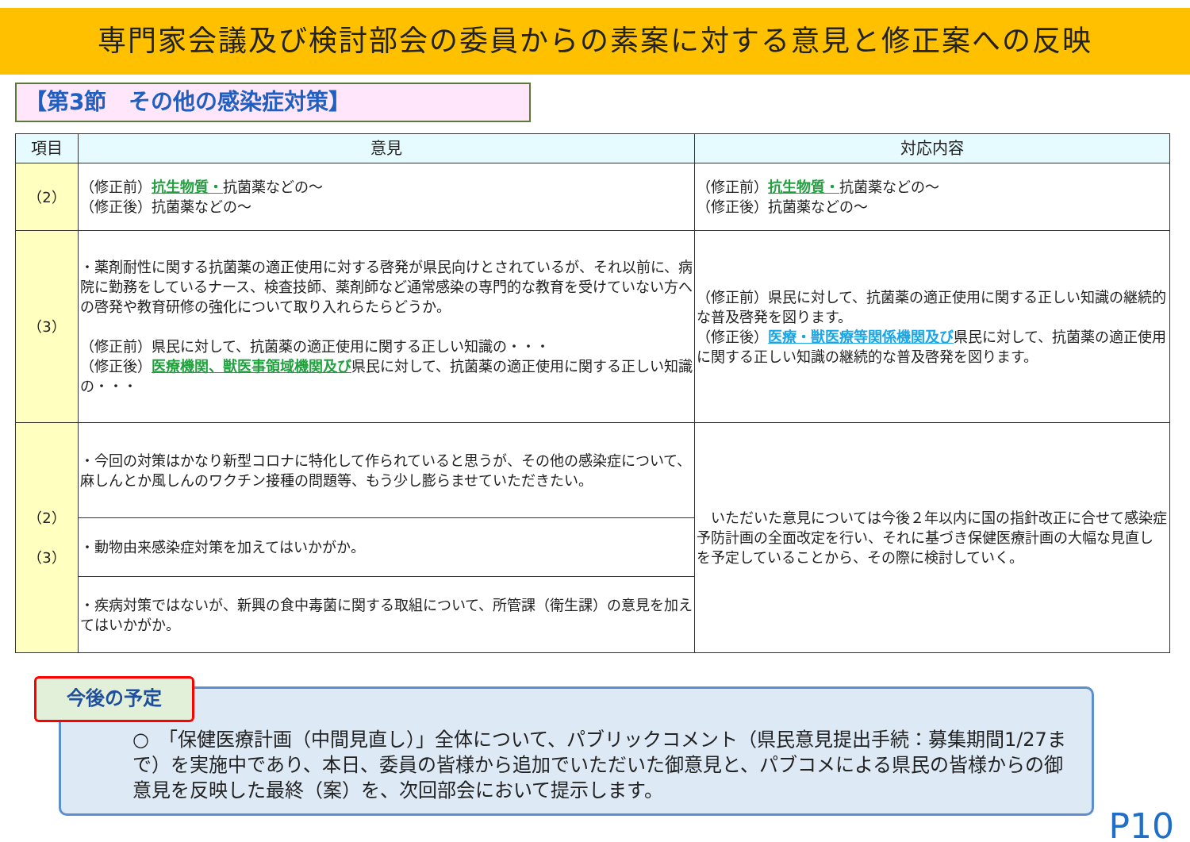専門家会議及び検討部会の委員からの素案に対する意見と修正案への反映
【第3節　その他の感染症対策】
| 項目 | 意見 | 対応内容 |
| --- | --- | --- |
| （2） | （修正前） 抗生物質・ 抗菌薬などの～ （修正後）抗菌薬などの～ | （修正前） 抗生物質・ 抗菌薬などの～ （修正後）抗菌薬などの～ |
| （3） | ・薬剤耐性に関する抗菌薬の適正使用に対する啓発が県民向けとされているが、それ以前に、病院に勤務をしているナース、検査技師、薬剤師など通常感染の専門的な教育を受けていない方への啓発や教育研修の強化について取り入れらたらどうか。 （修正前）県民に対して、抗菌薬の適正使用に関する正しい知識の・・・ （修正後） 医療機関、獣医事領域機関及び 県民に対して、抗菌薬の適正使用に関する正しい知識の・・・ | （修正前）県民に対して、抗菌薬の適正使用に関する正しい知識の継続的な普及啓発を図ります。 （修正後） 医療・獣医療等関係機関及び 県民に対して、抗菌薬の適正使用に関する正しい知識の継続的な普及啓発を図ります。 |
| （2） （3） | ・今回の対策はかなり新型コロナに特化して作られていると思うが、その他の感染症について、麻しんとか風しんのワクチン接種の問題等、もう少し膨らませていただきたい。 | いただいた意見については今後２年以内に国の指針改正に合せて感染症予防計画の全面改定を行い、それに基づき保健医療計画の大幅な見直しを予定していることから、その際に検討していく。 |
| | ・動物由来感染症対策を加えてはいかがか。 | |
| | ・疾病対策ではないが、新興の食中毒菌に関する取組について、所管課（衛生課）の意見を加えてはいかがか。 | |
○　「保健医療計画（中間見直し）」全体について、パブリックコメント（県民意見提出手続：募集期間1/27まで）を実施中であり、本日、委員の皆様から追加でいただいた御意見と、パブコメによる県民の皆様からの御意見を反映した最終（案）を、次回部会において提示します。
今後の予定
P10